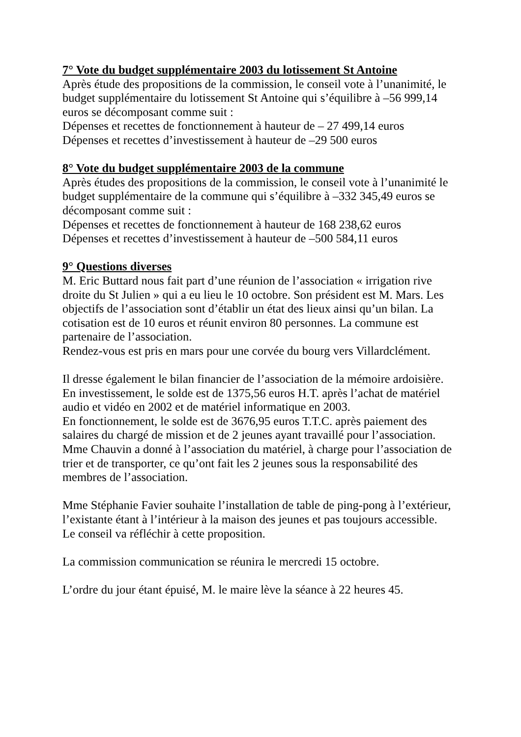7° Vote du budget supplémentaire 2003 du lotissement St Antoine
Après étude des propositions de la commission, le conseil vote à l’unanimité, le budget supplémentaire du lotissement St Antoine qui s’équilibre à –56 999,14 euros se décomposant comme suit :
Dépenses et recettes de fonctionnement à hauteur de – 27 499,14 euros
Dépenses et recettes d’investissement à hauteur de –29 500 euros
8° Vote du budget supplémentaire 2003 de la commune
Après études des propositions de la commission, le conseil vote à l’unanimité le budget supplémentaire de la commune qui s’équilibre à –332 345,49 euros se décomposant comme suit :
Dépenses et recettes de fonctionnement à hauteur de 168 238,62 euros
Dépenses et recettes d’investissement à hauteur de –500 584,11 euros
9° Questions diverses
M. Eric Buttard nous fait part d’une réunion de l’association « irrigation rive droite du St Julien » qui a eu lieu le 10 octobre. Son président est M. Mars. Les objectifs de l’association sont d’établir un état des lieux ainsi qu’un bilan. La cotisation est de 10 euros et réunit environ 80 personnes. La commune est partenaire de l’association.
Rendez-vous est pris en mars pour une corvée du bourg vers Villardclément.
Il dresse également le bilan financier de l’association de la mémoire ardoisière.
En investissement, le solde est de 1375,56 euros H.T. après l’achat de matériel audio et vidéo en 2002 et de matériel informatique en 2003.
En fonctionnement, le solde est de 3676,95 euros T.T.C. après paiement des salaires du chargé de mission et de 2 jeunes ayant travaillé pour l’association.
Mme Chauvin a donné à l’association du matériel, à charge pour l’association de trier et de transporter, ce qu’ont fait les 2 jeunes sous la responsabilité des membres de l’association.
Mme Stéphanie Favier souhaite l’installation de table de ping-pong à l’extérieur, l’existante étant à l’intérieur à la maison des jeunes et pas toujours accessible.
Le conseil va réfléchir à cette proposition.
La commission communication se réunira le mercredi 15 octobre.
L’ordre du jour étant épuisé, M. le maire lève la séance à 22 heures 45.